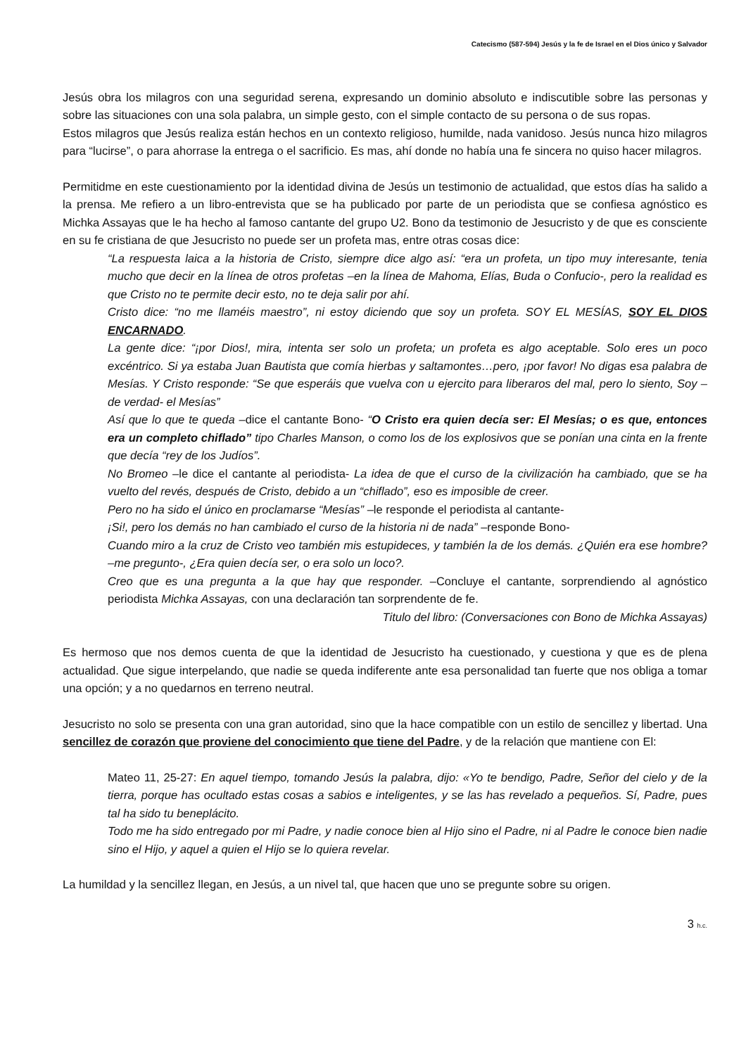Catecismo (587-594) Jesús y la fe de Israel en el Dios único y Salvador
Jesús obra los milagros con una seguridad serena, expresando un dominio absoluto e indiscutible sobre las personas y sobre las situaciones con una sola palabra, un simple gesto, con el simple contacto de su persona o de sus ropas.
Estos milagros que Jesús realiza están hechos en un contexto religioso, humilde, nada vanidoso. Jesús nunca hizo milagros para “lucirse”, o para ahorrase la entrega o el sacrificio. Es mas, ahí donde no había una fe sincera no quiso hacer milagros.
Permitidme en este cuestionamiento por la identidad divina de Jesús un testimonio de actualidad, que estos días ha salido a la prensa. Me refiero a un libro-entrevista que se ha publicado por parte de un periodista que se confiesa agnóstico es Michka Assayas que le ha hecho al famoso cantante del grupo U2. Bono da testimonio de Jesucristo y de que es consciente en su fe cristiana de que Jesucristo no puede ser un profeta mas, entre otras cosas dice:
“La respuesta laica a la historia de Cristo, siempre dice algo así: “era un profeta, un tipo muy interesante, tenia mucho que decir en la línea de otros profetas –en la línea de Mahoma, Elías, Buda o Confucio-, pero la realidad es que Cristo no te permite decir esto, no te deja salir por ahí.
Cristo dice: “no me llaméis maestro”, ni estoy diciendo que soy un profeta. SOY EL MESÍAS, SOY EL DIOS ENCARNADO.
La gente dice: “¡por Dios!, mira, intenta ser solo un profeta; un profeta es algo aceptable. Solo eres un poco excéntrico. Si ya estaba Juan Bautista que comía hierbas y saltamontes…pero, ¡por favor! No digas esa palabra de Mesías. Y Cristo responde: “Se que esperáis que vuelva con u ejercito para liberaros del mal, pero lo siento, Soy –de verdad- el Mesías”
Así que lo que te queda –dice el cantante Bono- “O Cristo era quien decía ser: El Mesías; o es que, entonces era un completo chiflado” tipo Charles Manson, o como los de los explosivos que se ponían una cinta en la frente que decía “rey de los Judíos”.
No Bromeo –le dice el cantante al periodista- La idea de que el curso de la civilización ha cambiado, que se ha vuelto del revés, después de Cristo, debido a un “chiflado”, eso es imposible de creer.
Pero no ha sido el único en proclamarse “Mesías” –le responde el periodista al cantante-
¡Si!, pero los demás no han cambiado el curso de la historia ni de nada” –responde Bono-
Cuando miro a la cruz de Cristo veo también mis estupideces, y también la de los demás. ¿Quién era ese hombre? –me pregunto-, ¿Era quien decía ser, o era solo un loco?.
Creo que es una pregunta a la que hay que responder. –Concluye el cantante, sorprendiendo al agnóstico periodista Michka Assayas, con una declaración tan sorprendente de fe.
Titulo del libro: (Conversaciones con Bono de Michka Assayas)
Es hermoso que nos demos cuenta de que la identidad de Jesucristo ha cuestionado, y cuestiona y que es de plena actualidad. Que sigue interpelando, que nadie se queda indiferente ante esa personalidad tan fuerte que nos obliga a tomar una opción; y a no quedarnos en terreno neutral.
Jesucristo no solo se presenta con una gran autoridad, sino que la hace compatible con un estilo de sencillez y libertad. Una sencillez de corazón que proviene del conocimiento que tiene del Padre, y de la relación que mantiene con El:
Mateo 11, 25-27: En aquel tiempo, tomando Jesús la palabra, dijo: «Yo te bendigo, Padre, Señor del cielo y de la tierra, porque has ocultado estas cosas a sabios e inteligentes, y se las has revelado a pequeños. Sí, Padre, pues tal ha sido tu beneplácito.
Todo me ha sido entregado por mi Padre, y nadie conoce bien al Hijo sino el Padre, ni al Padre le conoce bien nadie sino el Hijo, y aquel a quien el Hijo se lo quiera revelar.
La humildad y la sencillez llegan, en Jesús, a un nivel tal, que hacen que uno se pregunte sobre su origen.
3 h.c.